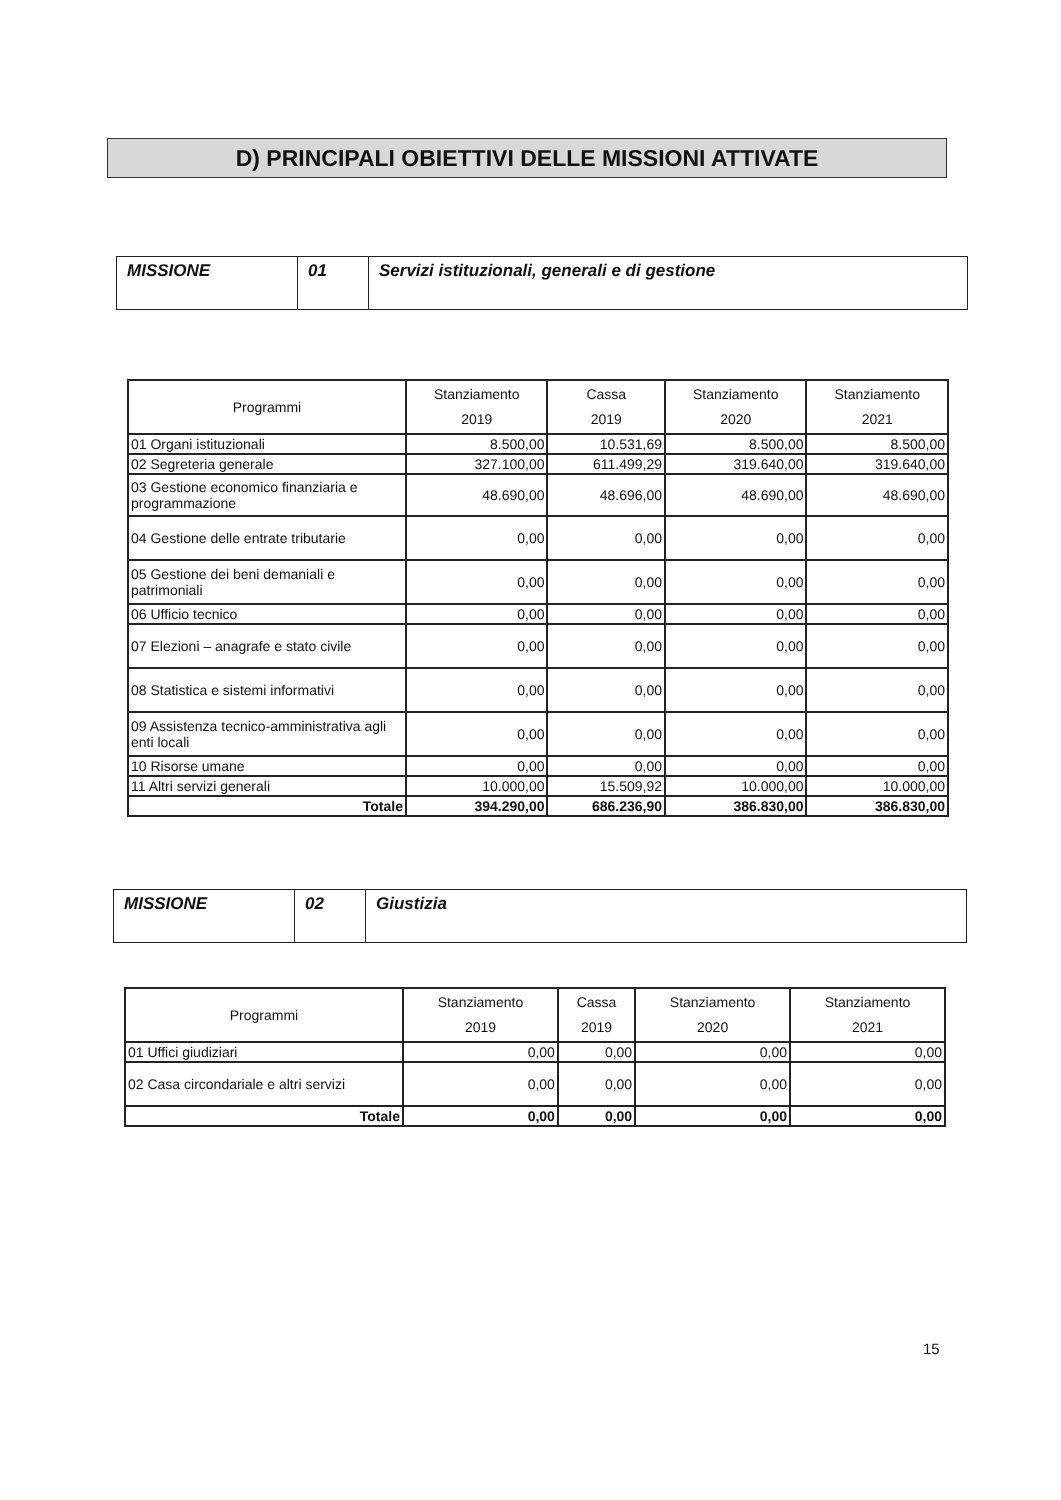D) PRINCIPALI OBIETTIVI DELLE MISSIONI ATTIVATE
| MISSIONE | 01 | Servizi istituzionali, generali e di gestione |
| Programmi | Stanziamento 2019 | Cassa 2019 | Stanziamento 2020 | Stanziamento 2021 |
| --- | --- | --- | --- | --- |
| 01 Organi istituzionali | 8.500,00 | 10.531,69 | 8.500,00 | 8.500,00 |
| 02 Segreteria generale | 327.100,00 | 611.499,29 | 319.640,00 | 319.640,00 |
| 03 Gestione economico finanziaria e programmazione | 48.690,00 | 48.696,00 | 48.690,00 | 48.690,00 |
| 04 Gestione delle entrate tributarie | 0,00 | 0,00 | 0,00 | 0,00 |
| 05 Gestione dei beni demaniali e patrimoniali | 0,00 | 0,00 | 0,00 | 0,00 |
| 06 Ufficio tecnico | 0,00 | 0,00 | 0,00 | 0,00 |
| 07 Elezioni – anagrafe e stato civile | 0,00 | 0,00 | 0,00 | 0,00 |
| 08 Statistica e sistemi informativi | 0,00 | 0,00 | 0,00 | 0,00 |
| 09 Assistenza tecnico-amministrativa agli enti locali | 0,00 | 0,00 | 0,00 | 0,00 |
| 10 Risorse umane | 0,00 | 0,00 | 0,00 | 0,00 |
| 11 Altri servizi generali | 10.000,00 | 15.509,92 | 10.000,00 | 10.000,00 |
| Totale | 394.290,00 | 686.236,90 | 386.830,00 | 386.830,00 |
| MISSIONE | 02 | Giustizia |
| Programmi | Stanziamento 2019 | Cassa 2019 | Stanziamento 2020 | Stanziamento 2021 |
| --- | --- | --- | --- | --- |
| 01 Uffici giudiziari | 0,00 | 0,00 | 0,00 | 0,00 |
| 02 Casa circondariale e altri servizi | 0,00 | 0,00 | 0,00 | 0,00 |
| Totale | 0,00 | 0,00 | 0,00 | 0,00 |
15